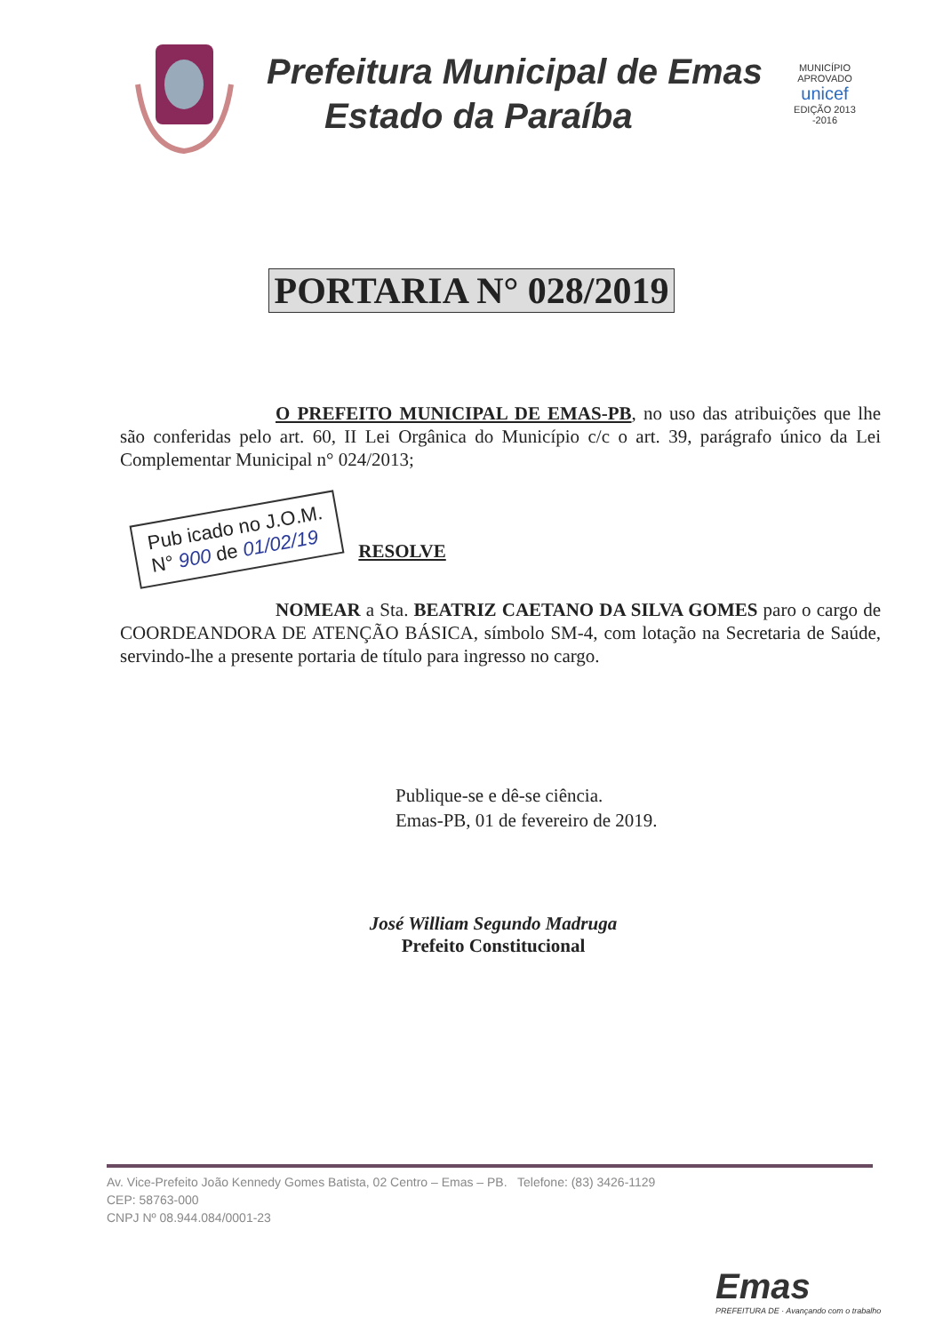Prefeitura Municipal de Emas
Estado da Paraíba
MUNICÍPIO APROVADO
unicef
EDIÇÃO 2013 -2016
PORTARIA N° 028/2019
O PREFEITO MUNICIPAL DE EMAS-PB, no uso das atribuições que lhe são conferidas pelo art. 60, II Lei Orgânica do Município c/c o art. 39, parágrafo único da Lei Complementar Municipal n° 024/2013;
Pub icado no J.O.M.
N° 900 de 01/02/19 RESOLVE
NOMEAR a Sta. BEATRIZ CAETANO DA SILVA GOMES paro o cargo de COORDEANDORA DE ATENÇÃO BÁSICA, símbolo SM-4, com lotação na Secretaria de Saúde, servindo-lhe a presente portaria de título para ingresso no cargo.
Publique-se e dê-se ciência.
Emas-PB, 01 de fevereiro de 2019.
José William Segundo Madruga
Prefeito Constitucional
Av. Vice-Prefeito João Kennedy Gomes Batista, 02 Centro – Emas – PB. Telefone: (83) 3426-1129
CEP: 58763-000
CNPJ Nº 08.944.084/0001-23
Emas
PREFEITURA DE · Avançando com o trabalho